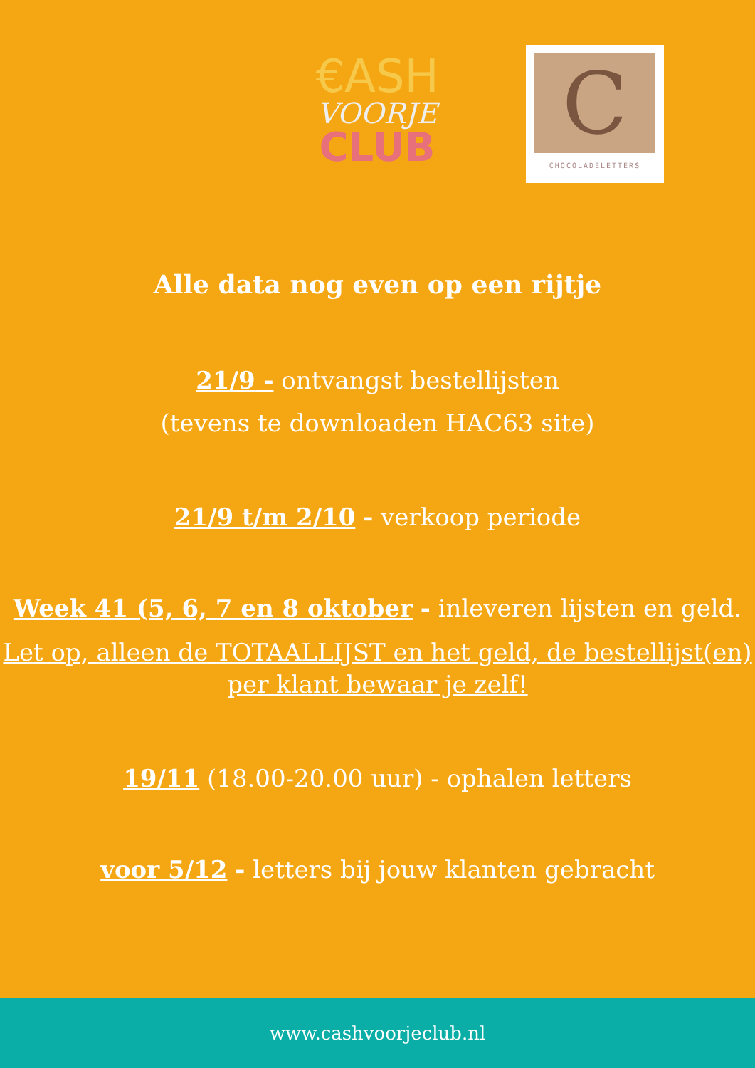€ASH
VOORJE
CLUB
C
CHOCOLADELETTERS
Alle data nog even op een rijtje
21/9 - ontvangst bestellijsten
(tevens te downloaden HAC63 site)
21/9 t/m 2/10 - verkoop periode
Week 41 (5, 6, 7 en 8 oktober - inleveren lijsten en geld.
Let op, alleen de TOTAALLIJST en het geld, de bestellijst(en) per klant bewaar je zelf!
19/11 (18.00-20.00 uur) - ophalen letters
voor 5/12 - letters bij jouw klanten gebracht
www.cashvoorjeclub.nl